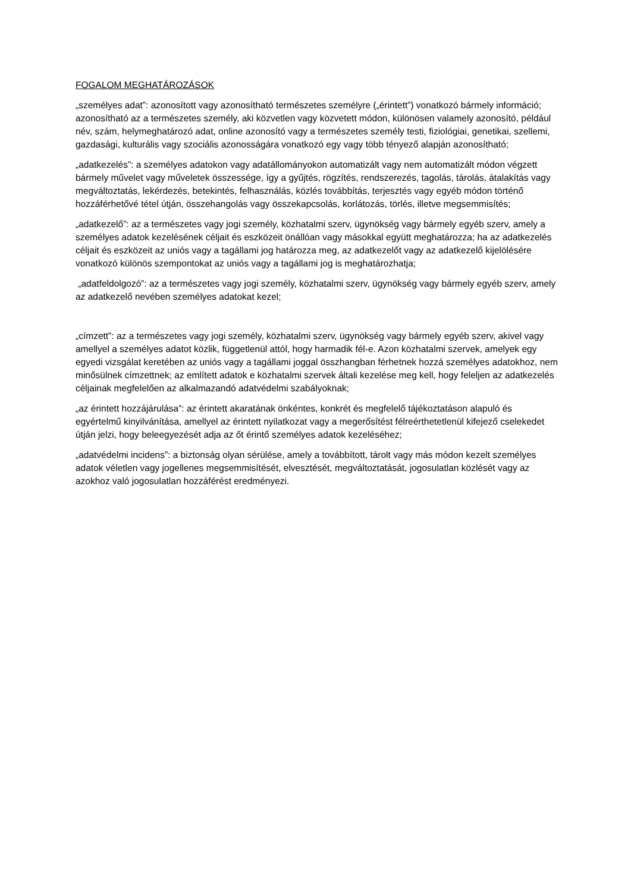FOGALOM MEGHATÁROZÁSOK
„személyes adat”: azonosított vagy azonosítható természetes személyre („érintett”) vonatkozó bármely információ; azonosítható az a természetes személy, aki közvetlen vagy közvetett módon, különösen valamely azonosító, például név, szám, helymeghatározó adat, online azonosító vagy a természetes személy testi, fiziológiai, genetikai, szellemi, gazdasági, kulturális vagy szociális azonosságára vonatkozó egy vagy több tényező alapján azonosítható;
„adatkezelés”: a személyes adatokon vagy adatállományokon automatizált vagy nem automatizált módon végzett bármely művelet vagy műveletek összessége, így a gyűjtés, rögzítés, rendszerezés, tagolás, tárolás, átalakítás vagy megváltoztatás, lekérdezés, betekintés, felhasználás, közlés továbbítás, terjesztés vagy egyéb módon történő hozzáférhetővé tétel útján, összehangolás vagy összekapcsolás, korlátozás, törlés, illetve megsemmisítés;
„adatkezelő”: az a természetes vagy jogi személy, közhatalmi szerv, ügynökség vagy bármely egyéb szerv, amely a személyes adatok kezelésének céljait és eszközeit önállóan vagy másokkal együtt meghatározza; ha az adatkezelés céljait és eszközeit az uniós vagy a tagállami jog határozza meg, az adatkezelőt vagy az adatkezelő kijelölésére vonatkozó különös szempontokat az uniós vagy a tagállami jog is meghatározhatja;
„adatfeldolgozó”: az a természetes vagy jogi személy, közhatalmi szerv, ügynökség vagy bármely egyéb szerv, amely az adatkezelő nevében személyes adatokat kezel;
„címzett”: az a természetes vagy jogi személy, közhatalmi szerv, ügynökség vagy bármely egyéb szerv, akivel vagy amellyel a személyes adatot közlik, függetlenül attól, hogy harmadik fél-e. Azon közhatalmi szervek, amelyek egy egyedi vizsgálat keretében az uniós vagy a tagállami joggal összhangban férhetnek hozzá személyes adatokhoz, nem minősülnek címzettnek; az említett adatok e közhatalmi szervek általi kezelése meg kell, hogy feleljen az adatkezelés céljainak megfelelően az alkalmazandó adatvédelmi szabályoknak;
„az érintett hozzájárulása”: az érintett akaratának önkéntes, konkrét és megfelelő tájékoztatáson alapuló és egyértelmű kinyilvánítása, amellyel az érintett nyilatkozat vagy a megerősítést félreérthetetlenül kifejező cselekedet útján jelzi, hogy beleegyezését adja az őt érintő személyes adatok kezeléséhez;
„adatvédelmi incidens”: a biztonság olyan sérülése, amely a továbbított, tárolt vagy más módon kezelt személyes adatok véletlen vagy jogellenes megsemmisítését, elvesztését, megváltoztatását, jogosulatlan közlését vagy az azokhoz való jogosulatlan hozzáférést eredményezi.